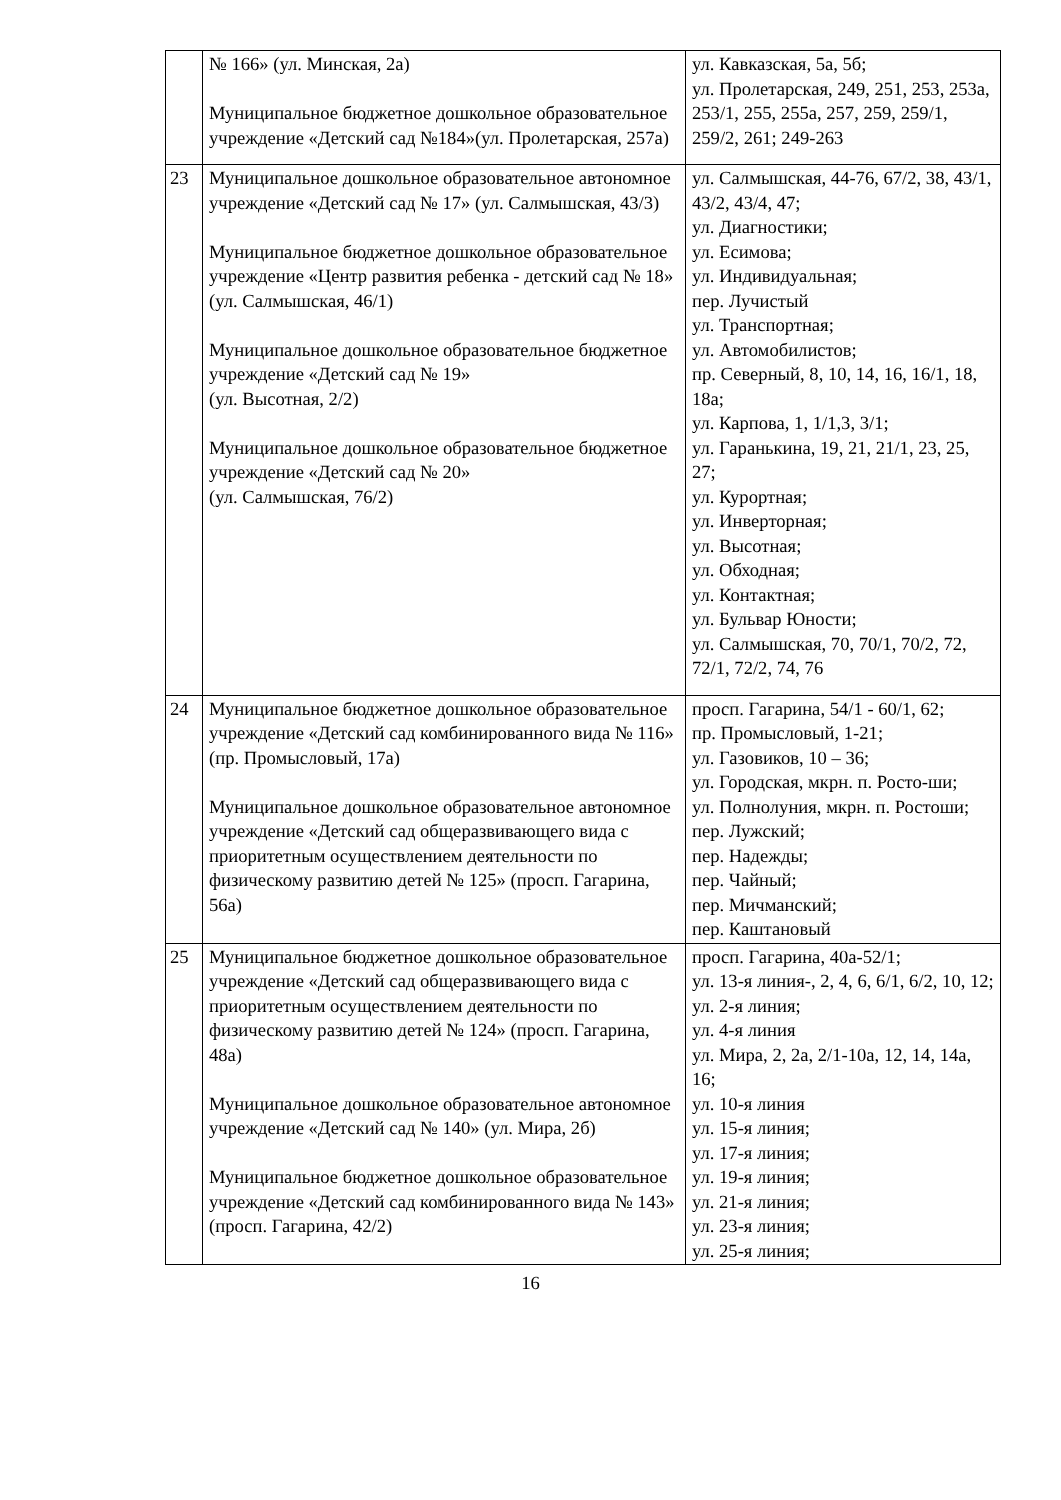| | № 166» (ул. Минская, 2а) Муниципальное бюджетное дошкольное образовательное учреждение «Детский сад №184»(ул. Пролетарская, 257а) | ул. Кавказская, 5а, 5б; ул. Пролетарская, 249, 251, 253, 253а, 253/1, 255, 255а, 257, 259, 259/1, 259/2, 261; 249-263 |
| 23 | Муниципальное дошкольное образовательное автономное учреждение «Детский сад № 17» (ул. Салмышская, 43/3) Муниципальное бюджетное дошкольное образовательное учреждение «Центр развития ребенка - детский сад № 18» (ул. Салмышская, 46/1) Муниципальное дошкольное образовательное бюджетное учреждение «Детский сад № 19» (ул. Высотная, 2/2) Муниципальное дошкольное образовательное бюджетное учреждение «Детский сад № 20» (ул. Салмышская, 76/2) | ул. Салмышская, 44-76, 67/2, 38, 43/1, 43/2, 43/4, 47; ул. Диагностики; ул. Есимова; ул. Индивидуальная; пер. Лучистый ул. Транспортная; ул. Автомобилистов; пр. Северный, 8, 10, 14, 16, 16/1, 18, 18а; ул. Карпова, 1, 1/1,3, 3/1; ул. Гаранькина, 19, 21, 21/1, 23, 25, 27; ул. Курортная; ул. Инверторная; ул. Высотная; ул. Обходная; ул. Контактная; ул. Бульвар Юности; ул. Салмышская, 70, 70/1, 70/2, 72, 72/1, 72/2, 74, 76 |
| 24 | Муниципальное бюджетное дошкольное образовательное учреждение «Детский сад комбинированного вида № 116» (пр. Промысловый, 17а) Муниципальное дошкольное образовательное автономное учреждение «Детский сад общеразвивающего вида с приоритетным осуществлением деятельности по физическому развитию детей № 125» (просп. Гагарина, 56а) | просп. Гагарина, 54/1 - 60/1, 62; пр. Промысловый, 1-21; ул. Газовиков, 10 – 36; ул. Городская, мкрн. п. Росто-ши; ул. Полнолуния, мкрн. п. Ростоши; пер. Лужский; пер. Надежды; пер. Чайный; пер. Мичманский; пер. Каштановый |
| 25 | Муниципальное бюджетное дошкольное образовательное учреждение «Детский сад общеразвивающего вида с приоритетным осуществлением деятельности по физическому развитию детей № 124» (просп. Гагарина, 48а) Муниципальное дошкольное образовательное автономное учреждение «Детский сад № 140» (ул. Мира, 2б) Муниципальное бюджетное дошкольное образовательное учреждение «Детский сад комбинированного вида № 143» (просп. Гагарина, 42/2) | просп. Гагарина, 40а-52/1; ул. 13-я линия-, 2, 4, 6, 6/1, 6/2, 10, 12; ул. 2-я линия; ул. 4-я линия ул. Мира, 2, 2а, 2/1-10а, 12, 14, 14а, 16; ул. 10-я линия ул. 15-я линия; ул. 17-я линия; ул. 19-я линия; ул. 21-я линия; ул. 23-я линия; ул. 25-я линия; |
16